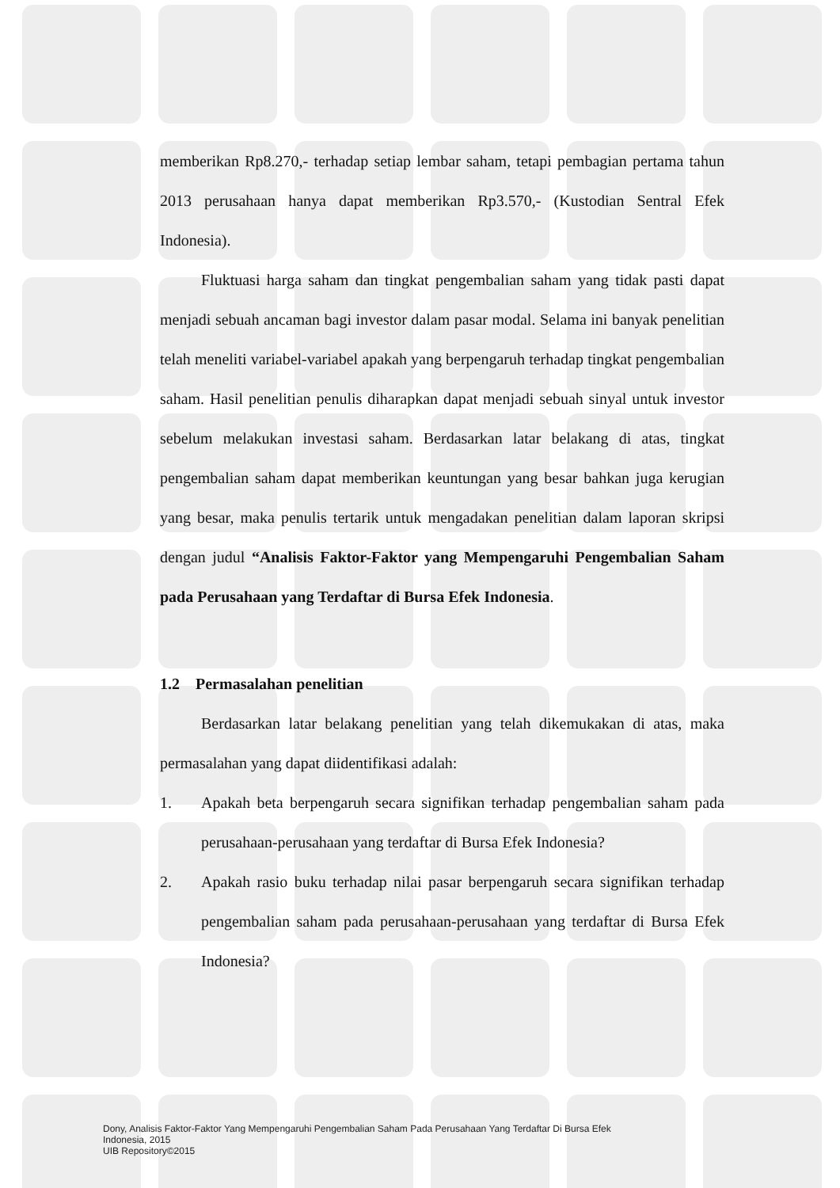memberikan Rp8.270,- terhadap setiap lembar saham, tetapi pembagian pertama tahun 2013 perusahaan hanya dapat memberikan Rp3.570,- (Kustodian Sentral Efek Indonesia).
Fluktuasi harga saham dan tingkat pengembalian saham yang tidak pasti dapat menjadi sebuah ancaman bagi investor dalam pasar modal. Selama ini banyak penelitian telah meneliti variabel-variabel apakah yang berpengaruh terhadap tingkat pengembalian saham. Hasil penelitian penulis diharapkan dapat menjadi sebuah sinyal untuk investor sebelum melakukan investasi saham. Berdasarkan latar belakang di atas, tingkat pengembalian saham dapat memberikan keuntungan yang besar bahkan juga kerugian yang besar, maka penulis tertarik untuk mengadakan penelitian dalam laporan skripsi dengan judul “Analisis Faktor-Faktor yang Mempengaruhi Pengembalian Saham pada Perusahaan yang Terdaftar di Bursa Efek Indonesia.
1.2 Permasalahan penelitian
Berdasarkan latar belakang penelitian yang telah dikemukakan di atas, maka permasalahan yang dapat diidentifikasi adalah:
1. Apakah beta berpengaruh secara signifikan terhadap pengembalian saham pada perusahaan-perusahaan yang terdaftar di Bursa Efek Indonesia?
2. Apakah rasio buku terhadap nilai pasar berpengaruh secara signifikan terhadap pengembalian saham pada perusahaan-perusahaan yang terdaftar di Bursa Efek Indonesia?
Dony, Analisis Faktor-Faktor Yang Mempengaruhi Pengembalian Saham Pada Perusahaan Yang Terdaftar Di Bursa Efek
Indonesia, 2015
UIB Repository©2015